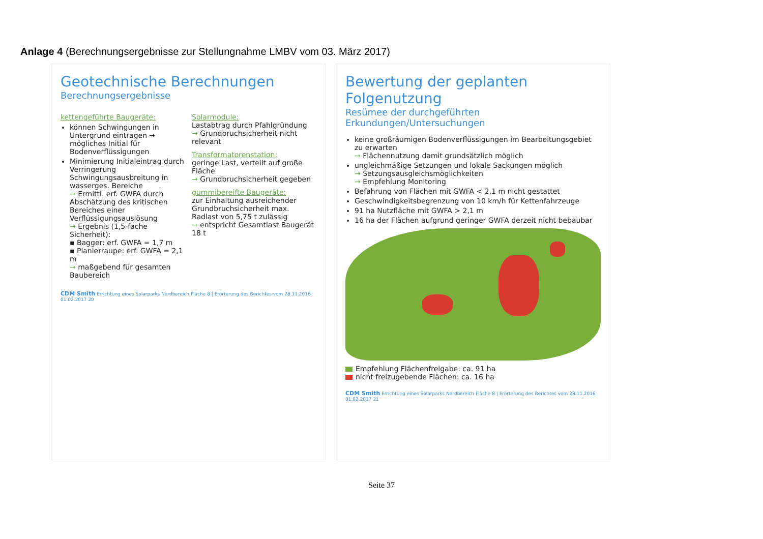Anlage 4 (Berechnungsergebnisse zur Stellungnahme LMBV vom 03. März 2017)
Geotechnische Berechnungen
Berechnungsergebnisse
kettengeführte Baugeräte:
können Schwingungen in Untergrund eintragen → mögliches Initial für Bodenverflüssigungen
Minimierung Initialeintrag durch Verringerung Schwingungsausbreitung in wasserges. Bereiche
→ Ermittl. erf. GWFA durch Abschätzung des kritischen Bereiches einer Verflüssigungsauslösung
→ Ergebnis (1,5-fache Sicherheit):
▪ Bagger: erf. GWFA = 1,7 m
▪ Planierraupe: erf. GWFA = 2,1 m
→ maßgebend für gesamten Baubereich
Solarmodule:
Lastabtrag durch Pfahlgründung
→ Grundbruchsicherheit nicht relevant
Transformatorenstation:
geringe Last, verteilt auf große Fläche
→ Grundbruchsicherheit gegeben
gummibereifte Baugeräte:
zur Einhaltung ausreichender Grundbruchsicherheit max. Radlast von 5,75 t zulässig
→ entspricht Gesamtlast Baugerät 18 t
CDM Smith Errichtung eines Solarparks Nordbereich Fläche 8 | Erörterung des Berichtes vom 28.11.2016 01.02.2017 20
Bewertung der geplanten Folgenutzung
Resümee der durchgeführten Erkundungen/Untersuchungen
keine großräumigen Bodenverflüssigungen im Bearbeitungsgebiet zu erwarten
→ Flächennutzung damit grundsätzlich möglich
ungleichmäßige Setzungen und lokale Sackungen möglich
→ Setzungsausgleichsmöglichkeiten
→ Empfehlung Monitoring
Befahrung von Flächen mit GWFA < 2,1 m nicht gestattet
Geschwindigkeitsbegrenzung von 10 km/h für Kettenfahrzeuge
91 ha Nutzfläche mit GWFA > 2,1 m
16 ha der Flächen aufgrund geringer GWFA derzeit nicht bebaubar
Empfehlung Flächenfreigabe: ca. 91 ha
nicht freizugebende Flächen: ca. 16 ha
CDM Smith Errichtung eines Solarparks Nordbereich Fläche 8 | Erörterung des Berichtes vom 28.11.2016 01.02.2017 21
Seite 37